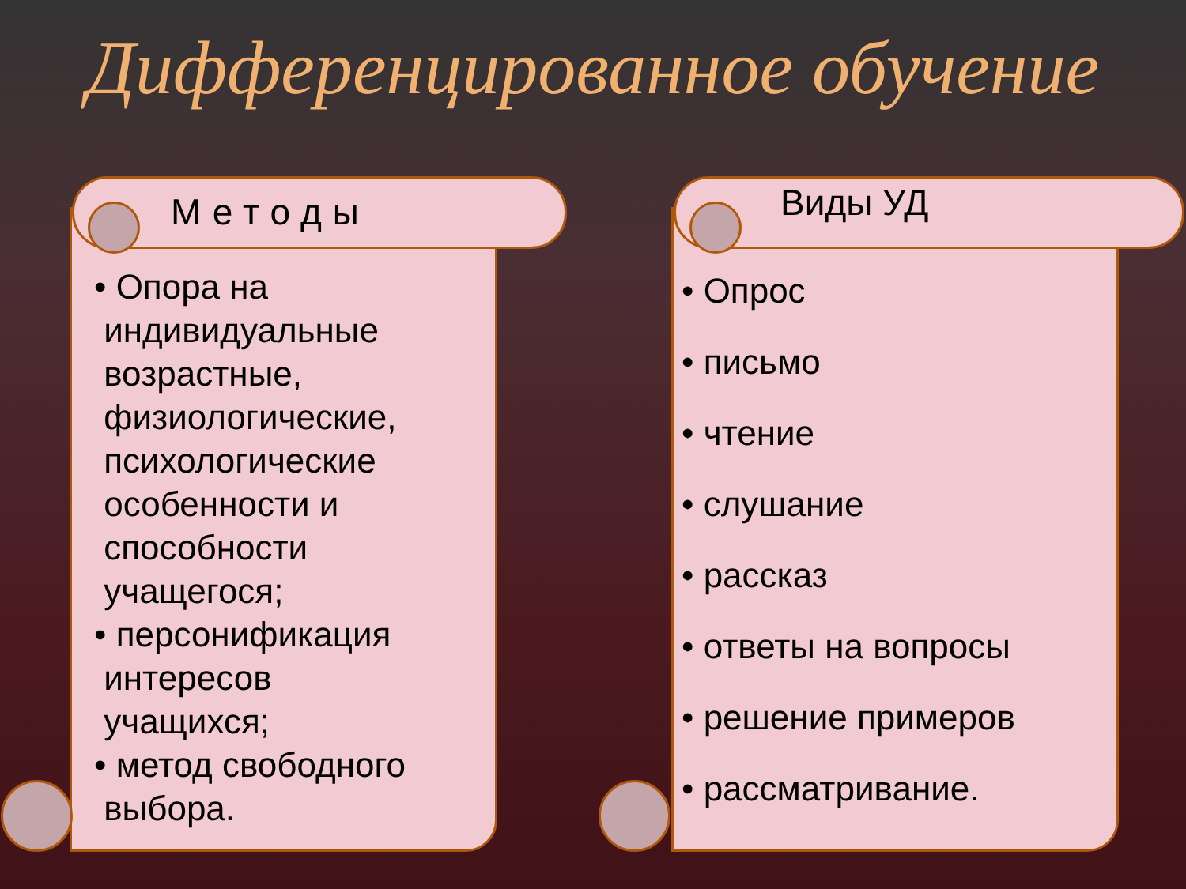Дифференцированное обучение
Методы
• Опора на
индивидуальные
возрастные,
физиологические,
психологические
особенности и
способности
учащегося;
• персонификация
интересов
учащихся;
• метод свободного
выбора.
Виды УД
• Опрос
• письмо
• чтение
• слушание
• рассказ
• ответы на вопросы
• решение примеров
• рассматривание.